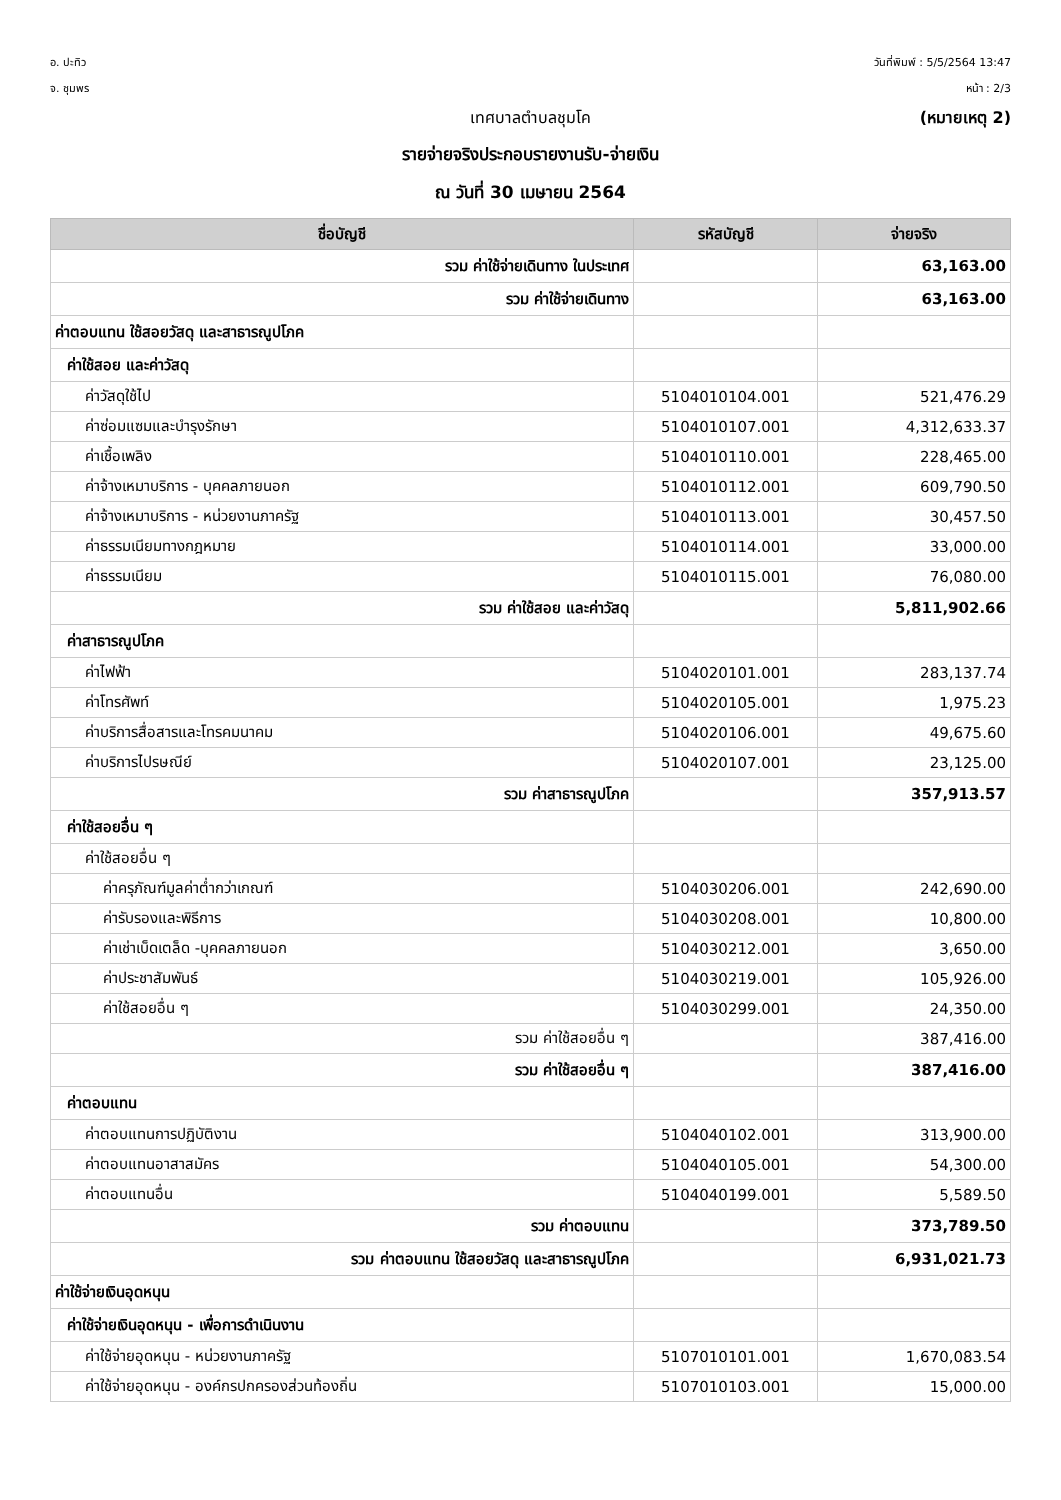อ. ปะทิว
จ. ชุมพร
วันที่พิมพ์ : 5/5/2564 13:47
หน้า : 2/3
เทศบาลตำบลชุมโค (หมายเหตุ 2)
รายจ่ายจริงประกอบรายงานรับ-จ่ายเงิน
ณ วันที่ 30 เมษายน 2564
| ชื่อบัญชี | รหัสบัญชี | จ่ายจริง |
| --- | --- | --- |
| รวม ค่าใช้จ่ายเดินทาง ในประเทศ | | 63,163.00 |
| รวม ค่าใช้จ่ายเดินทาง | | 63,163.00 |
| ค่าตอบแทน ใช้สอยวัสดุ และสาธารณูปโภค | | |
| ค่าใช้สอย และค่าวัสดุ | | |
| ค่าวัสดุใช้ไป | 5104010104.001 | 521,476.29 |
| ค่าซ่อมแซมและบำรุงรักษา | 5104010107.001 | 4,312,633.37 |
| ค่าเชื้อเพลิง | 5104010110.001 | 228,465.00 |
| ค่าจ้างเหมาบริการ - บุคคลภายนอก | 5104010112.001 | 609,790.50 |
| ค่าจ้างเหมาบริการ - หน่วยงานภาครัฐ | 5104010113.001 | 30,457.50 |
| ค่าธรรมเนียมทางกฎหมาย | 5104010114.001 | 33,000.00 |
| ค่าธรรมเนียม | 5104010115.001 | 76,080.00 |
| รวม ค่าใช้สอย และค่าวัสดุ | | 5,811,902.66 |
| ค่าสาธารณูปโภค | | |
| ค่าไฟฟ้า | 5104020101.001 | 283,137.74 |
| ค่าโทรศัพท์ | 5104020105.001 | 1,975.23 |
| ค่าบริการสื่อสารและโทรคมนาคม | 5104020106.001 | 49,675.60 |
| ค่าบริการไปรษณีย์ | 5104020107.001 | 23,125.00 |
| รวม ค่าสาธารณูปโภค | | 357,913.57 |
| ค่าใช้สอยอื่น ๆ | | |
| ค่าใช้สอยอื่น ๆ | | |
| ค่าครุภัณฑ์มูลค่าต่ำกว่าเกณฑ์ | 5104030206.001 | 242,690.00 |
| ค่ารับรองและพิธีการ | 5104030208.001 | 10,800.00 |
| ค่าเช่าเบ็ดเตล็ด -บุคคลภายนอก | 5104030212.001 | 3,650.00 |
| ค่าประชาสัมพันธ์ | 5104030219.001 | 105,926.00 |
| ค่าใช้สอยอื่น ๆ | 5104030299.001 | 24,350.00 |
| รวม ค่าใช้สอยอื่น ๆ | | 387,416.00 |
| รวม ค่าใช้สอยอื่น ๆ | | 387,416.00 |
| ค่าตอบแทน | | |
| ค่าตอบแทนการปฏิบัติงาน | 5104040102.001 | 313,900.00 |
| ค่าตอบแทนอาสาสมัคร | 5104040105.001 | 54,300.00 |
| ค่าตอบแทนอื่น | 5104040199.001 | 5,589.50 |
| รวม ค่าตอบแทน | | 373,789.50 |
| รวม ค่าตอบแทน ใช้สอยวัสดุ และสาธารณูปโภค | | 6,931,021.73 |
| ค่าใช้จ่ายเงินอุดหนุน | | |
| ค่าใช้จ่ายเงินอุดหนุน - เพื่อการดำเนินงาน | | |
| ค่าใช้จ่ายอุดหนุน - หน่วยงานภาครัฐ | 5107010101.001 | 1,670,083.54 |
| ค่าใช้จ่ายอุดหนุน - องค์กรปกครองส่วนท้องถิ่น | 5107010103.001 | 15,000.00 |